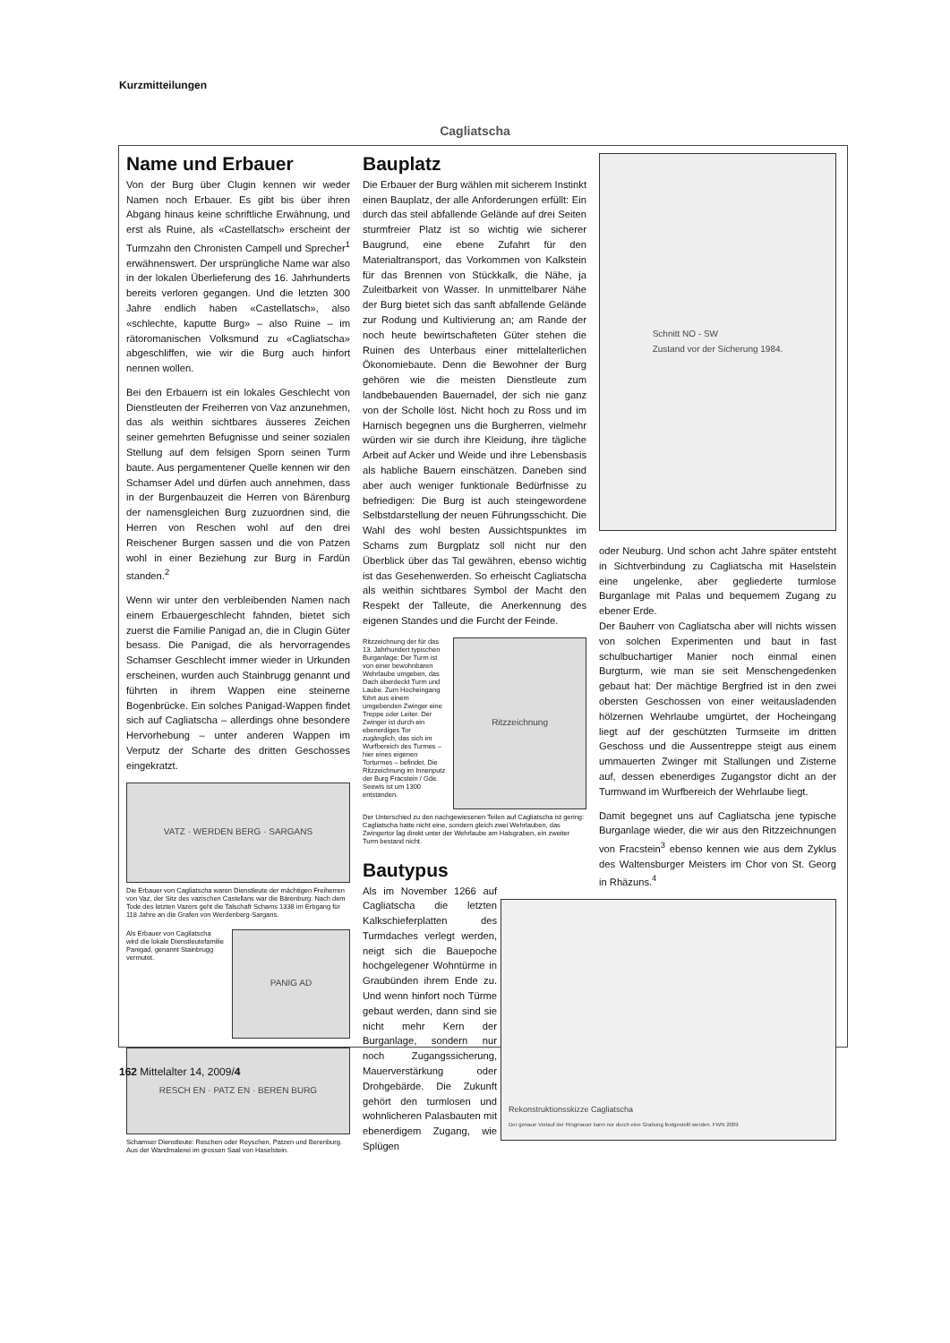Kurzmitteilungen
Cagliatscha
Name und Erbauer
Von der Burg über Clugin kennen wir weder Namen noch Erbauer. Es gibt bis über ihren Abgang hinaus keine schriftliche Erwähnung, und erst als Ruine, als «Castellatsch» erscheint der Turmzahn den Chronisten Campell und Sprecher<sup>1</sup> erwähnenswert. Der ursprüngliche Name war also in der lokalen Überlieferung des 16. Jahrhunderts bereits verloren gegangen. Und die letzten 300 Jahre endlich haben «Castellatsch», also «schlechte, kaputte Burg» – also Ruine – im rätoromanischen Volksmund zu «Cagliatscha» abgeschliffen, wie wir die Burg auch hinfort nennen wollen.
Bei den Erbauern ist ein lokales Geschlecht von Dienstleuten der Freiherren von Vaz anzunehmen, das als weithin sichtbares äusseres Zeichen seiner gemehrten Befugnisse und seiner sozialen Stellung auf dem felsigen Sporn seinen Turm baute. Aus pergamentener Quelle kennen wir den Schamser Adel und dürfen auch annehmen, dass in der Burgenbauzeit die Herren von Bärenburg der namensgleichen Burg zuzuordnen sind, die Herren von Reschen wohl auf den drei Reischener Burgen sassen und die von Patzen wohl in einer Beziehung zur Burg in Fardün standen.<sup>2</sup>
Wenn wir unter den verbleibenden Namen nach einem Erbauergeschlecht fahnden, bietet sich zuerst die Familie Panigad an, die in Clugin Güter besass. Die Panigad, die als hervorragendes Schamser Geschlecht immer wieder in Urkunden erscheinen, wurden auch Stainbrugg genannt und führten in ihrem Wappen eine steinerne Bogenbrücke. Ein solches Panigad-Wappen findet sich auf Cagliatscha – allerdings ohne besondere Hervorhebung – unter anderen Wappen im Verputz der Scharte des dritten Geschosses eingekratzt.
VATZ · WERDEN BERG · SARGANS
Die Erbauer von Cagliatscha waren Dienstleute der mächtigen Freiherren von Vaz, der Sitz des vazischen Castellans war die Bärenburg. Nach dem Tode des letzten Vazers geht die Talschaft Schams 1338 im Erbgang für 118 Jahre an die Grafen von Werdenberg-Sargans.
Als Erbauer von Cagliatscha wird die lokale Dienstleutefamilie Panigad, genannt Stainbrugg vermutet.
PANIG AD
RESCH EN · PATZ EN · BEREN BURG
Schamser Dienstleute: Reschen oder Reyschen, Patzen und Berenburg. Aus der Wandmalerei im grossen Saal von Haselstein.
Bauplatz
Die Erbauer der Burg wählen mit sicherem Instinkt einen Bauplatz, der alle Anforderungen erfüllt: Ein durch das steil abfallende Gelände auf drei Seiten sturmfreier Platz ist so wichtig wie sicherer Baugrund, eine ebene Zufahrt für den Materialtransport, das Vorkommen von Kalkstein für das Brennen von Stückkalk, die Nähe, ja Zuleitbarkeit von Wasser. In unmittelbarer Nähe der Burg bietet sich das sanft abfallende Gelände zur Rodung und Kultivierung an; am Rande der noch heute bewirtschafteten Güter stehen die Ruinen des Unterbaus einer mittelalterlichen Ökonomiebaute. Denn die Bewohner der Burg gehören wie die meisten Dienstleute zum landbebauenden Bauernadel, der sich nie ganz von der Scholle löst. Nicht hoch zu Ross und im Harnisch begegnen uns die Burgherren, vielmehr würden wir sie durch ihre Kleidung, ihre tägliche Arbeit auf Acker und Weide und ihre Lebensbasis als habliche Bauern einschätzen. Daneben sind aber auch weniger funktionale Bedürfnisse zu befriedigen: Die Burg ist auch steingewordene Selbstdarstellung der neuen Führungsschicht. Die Wahl des wohl besten Aussichtspunktes im Schams zum Burgplatz soll nicht nur den Überblick über das Tal gewähren, ebenso wichtig ist das Gesehenwerden. So erheischt Cagliatscha als weithin sichtbares Symbol der Macht den Respekt der Talleute, die Anerkennung des eigenen Standes und die Furcht der Feinde.
Ritzzeichnung der für das 13. Jahrhundert typischen Burganlage: Der Turm ist von einer bewohnbaren Wehrlaube umgeben, das Dach überdeckt Turm und Laube. Zum Hocheingang führt aus einem umgebenden Zwinger eine Treppe oder Leiter. Der Zwinger ist durch ein ebenerdiges Tor zugänglich, das sich im Wurfbereich des Turmes – hier eines eigenen Torturmes – befindet. Die Ritzzeichnung im Innenputz der Burg Fracstein / Gde. Seewis ist um 1300 entstanden.
Ritzzeichnung
Der Unterschied zu den nachgewiesenen Teilen auf Cagliatscha ist gering: Cagliatscha hatte nicht eine, sondern gleich zwei Wehrlauben, das Zwingertor lag direkt unter der Wehrlaube am Halsgraben, ein zweiter Turm bestand nicht.
Bautypus
Als im November 1266 auf Cagliatscha die letzten Kalkschieferplatten des Turmdaches verlegt werden, neigt sich die Bauepoche hochgelegener Wohntürme in Graubünden ihrem Ende zu. Und wenn hinfort noch Türme gebaut werden, dann sind sie nicht mehr Kern der Burganlage, sondern nur noch Zugangssicherung, Mauerverstärkung oder Drohgebärde. Die Zukunft gehört den turmlosen und wohnlicheren Palasbauten mit ebenerdigem Zugang, wie Splügen
Schnitt NO - SW
Zustand vor der Sicherung 1984.
oder Neuburg. Und schon acht Jahre später entsteht in Sichtverbindung zu Cagliatscha mit Haselstein eine ungelenke, aber gegliederte turmlose Burganlage mit Palas und bequemem Zugang zu ebener Erde.
Der Bauherr von Cagliatscha aber will nichts wissen von solchen Experimenten und baut in fast schulbuchartiger Manier noch einmal einen Burgturm, wie man sie seit Menschengedenken gebaut hat: Der mächtige Bergfried ist in den zwei obersten Geschossen von einer weitausladenden hölzernen Wehrlaube umgürtet, der Hocheingang liegt auf der geschützten Turmseite im dritten Geschoss und die Aussentreppe steigt aus einem ummauerten Zwinger mit Stallungen und Zisterne auf, dessen ebenerdiges Zugangstor dicht an der Turmwand im Wurfbereich der Wehrlaube liegt.
Damit begegnet uns auf Cagliatscha jene typische Burganlage wieder, die wir aus den Ritzzeichnungen von Fracstein<sup>3</sup> ebenso kennen wie aus dem Zyklus des Waltensburger Meisters im Chor von St. Georg in Rhäzuns.<sup>4</sup>
Rekonstruktionsskizze Cagliatscha
Der genaue Verlauf der Ringmauer kann nur durch eine Grabung festgestellt werden. FWN 2009
162 Mittelalter 14, 2009/4